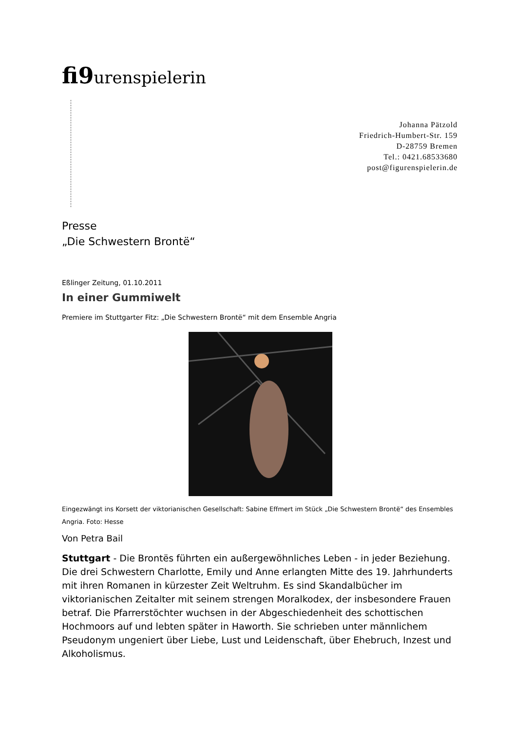fi9urenspielerin
Johanna Pätzold
Friedrich-Humbert-Str. 159
D-28759 Bremen
Tel.: 0421.68533680
post@figurenspielerin.de
Presse
„Die Schwestern Brontë“
Eßlinger Zeitung, 01.10.2011
In einer Gummiwelt
Premiere im Stuttgarter Fitz: „Die Schwestern Brontë“ mit dem Ensemble Angria
Eingezwängt ins Korsett der viktorianischen Gesellschaft: Sabine Effmert im Stück „Die Schwestern Brontë“ des Ensembles Angria. Foto: Hesse
Von Petra Bail
Stuttgart - Die Brontës führten ein außergewöhnliches Leben - in jeder Beziehung. Die drei Schwestern Charlotte, Emily und Anne erlangten Mitte des 19. Jahrhunderts mit ihren Romanen in kürzester Zeit Weltruhm. Es sind Skandalbücher im viktorianischen Zeitalter mit seinem strengen Moralkodex, der insbesondere Frauen betraf. Die Pfarrerstöchter wuchsen in der Abgeschiedenheit des schottischen Hochmoors auf und lebten später in Haworth. Sie schrieben unter männlichem Pseudonym ungeniert über Liebe, Lust und Leidenschaft, über Ehebruch, Inzest und Alkoholismus.